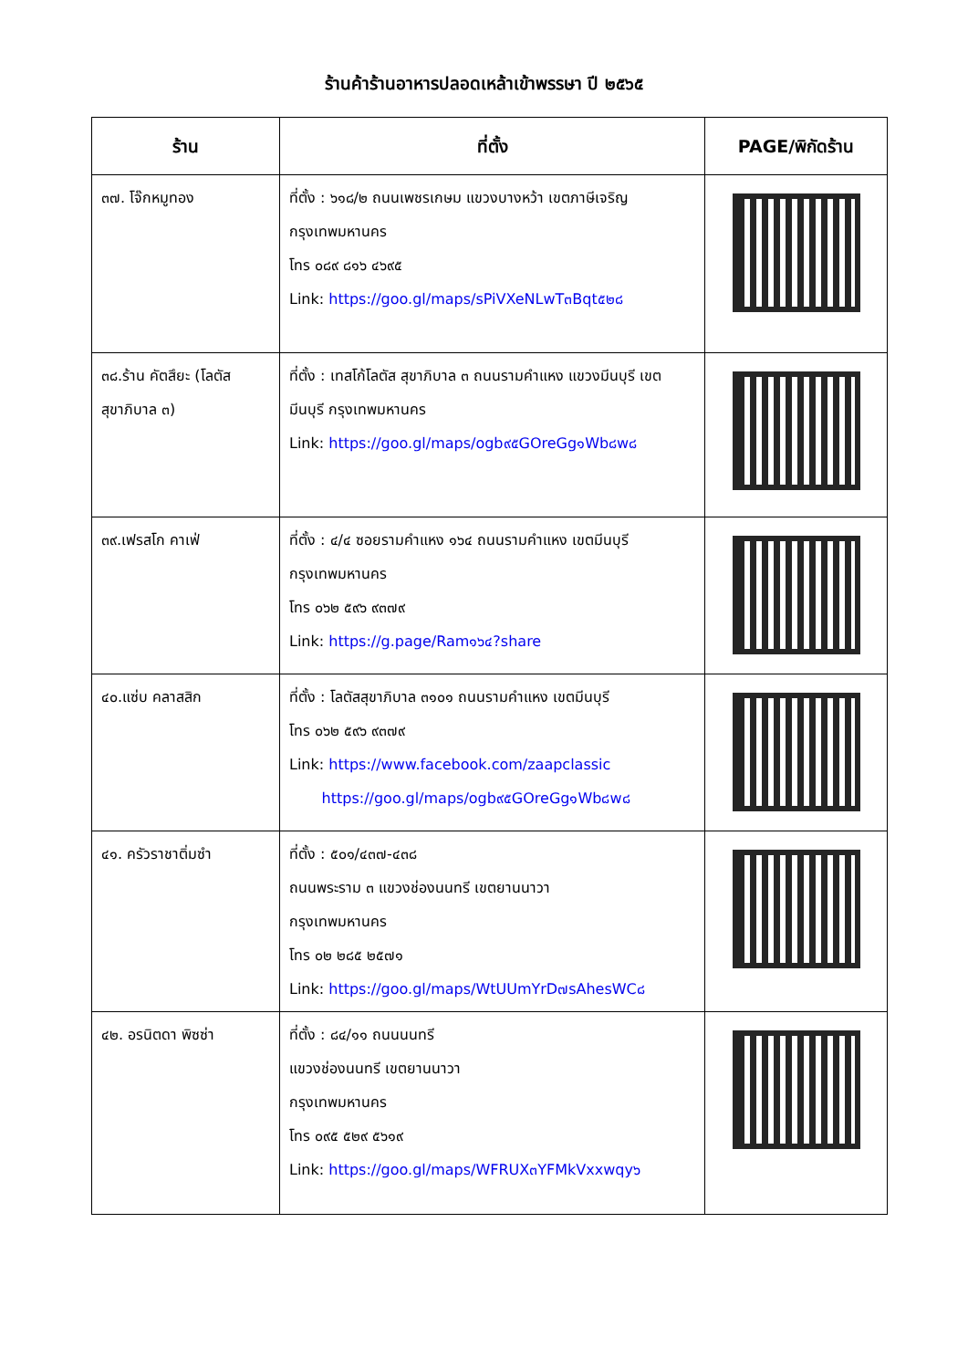ร้านค้าร้านอาหารปลอดเหล้าเข้าพรรษา ปี ๒๕๖๕
| ร้าน | ที่ตั้ง | PAGE/พิกัดร้าน |
| --- | --- | --- |
| ๓๗. โจ๊กหมูทอง | ที่ตั้ง : ๖๑๘/๒ ถนนเพชรเกษม แขวงบางหว้า เขตภาษีเจริญ กรุงเทพมหานคร โทร ๐๘๙ ๘๑๖ ๔๖๙๕ Link: https://goo.gl/maps/sPiVXeNLwT๓Bqt๕๒๘ | |
| ๓๘.ร้าน คัตสึยะ (โลตัสสุขาภิบาล ๓) | ที่ตั้ง : เทสโก้โลตัส สุขาภิบาล ๓ ถนนรามคำแหง แขวงมีนบุรี เขตมีนบุรี กรุงเทพมหานคร Link: https://goo.gl/maps/ogb๙๕GOreGg๑Wb๘w๘ | |
| ๓๙.เฟรสโก คาเฟ่ | ที่ตั้ง : ๔/๔ ซอยรามคำแหง ๑๖๔ ถนนรามคำแหง เขตมีนบุรี กรุงเทพมหานคร โทร ๐๖๒ ๕๙๖ ๙๓๗๙ Link: https://g.page/Ram๑๖๔?share | |
| ๔๐.แซ่บ คลาสสิก | ที่ตั้ง : โลตัสสุขาภิบาล ๓๑๐๑ ถนนรามคำแหง เขตมีนบุรี โทร ๐๖๒ ๕๙๖ ๙๓๗๙ Link: https://www.facebook.com/zaapclassic https://goo.gl/maps/ogb๙๕GOreGg๑Wb๘w๘ | |
| ๔๑. ครัวราชาติ่มซำ | ที่ตั้ง : ๕๐๑/๔๓๗-๔๓๘ ถนนพระราม ๓ แขวงช่องนนทรี เขตยานนาวา กรุงเทพมหานคร โทร ๐๒ ๒๘๕ ๒๕๗๑ Link: https://goo.gl/maps/WtUUmYrD๗sAhesWC๘ | |
| ๔๒. อรนิตดา พิซซ่า | ที่ตั้ง : ๘๔/๑๑ ถนนนนทรี แขวงช่องนนทรี เขตยานนาวา กรุงเทพมหานคร โทร ๐๙๕ ๕๒๙ ๕๖๑๙ Link: https://goo.gl/maps/WFRUX๓YFMkVxxwqy๖ | |